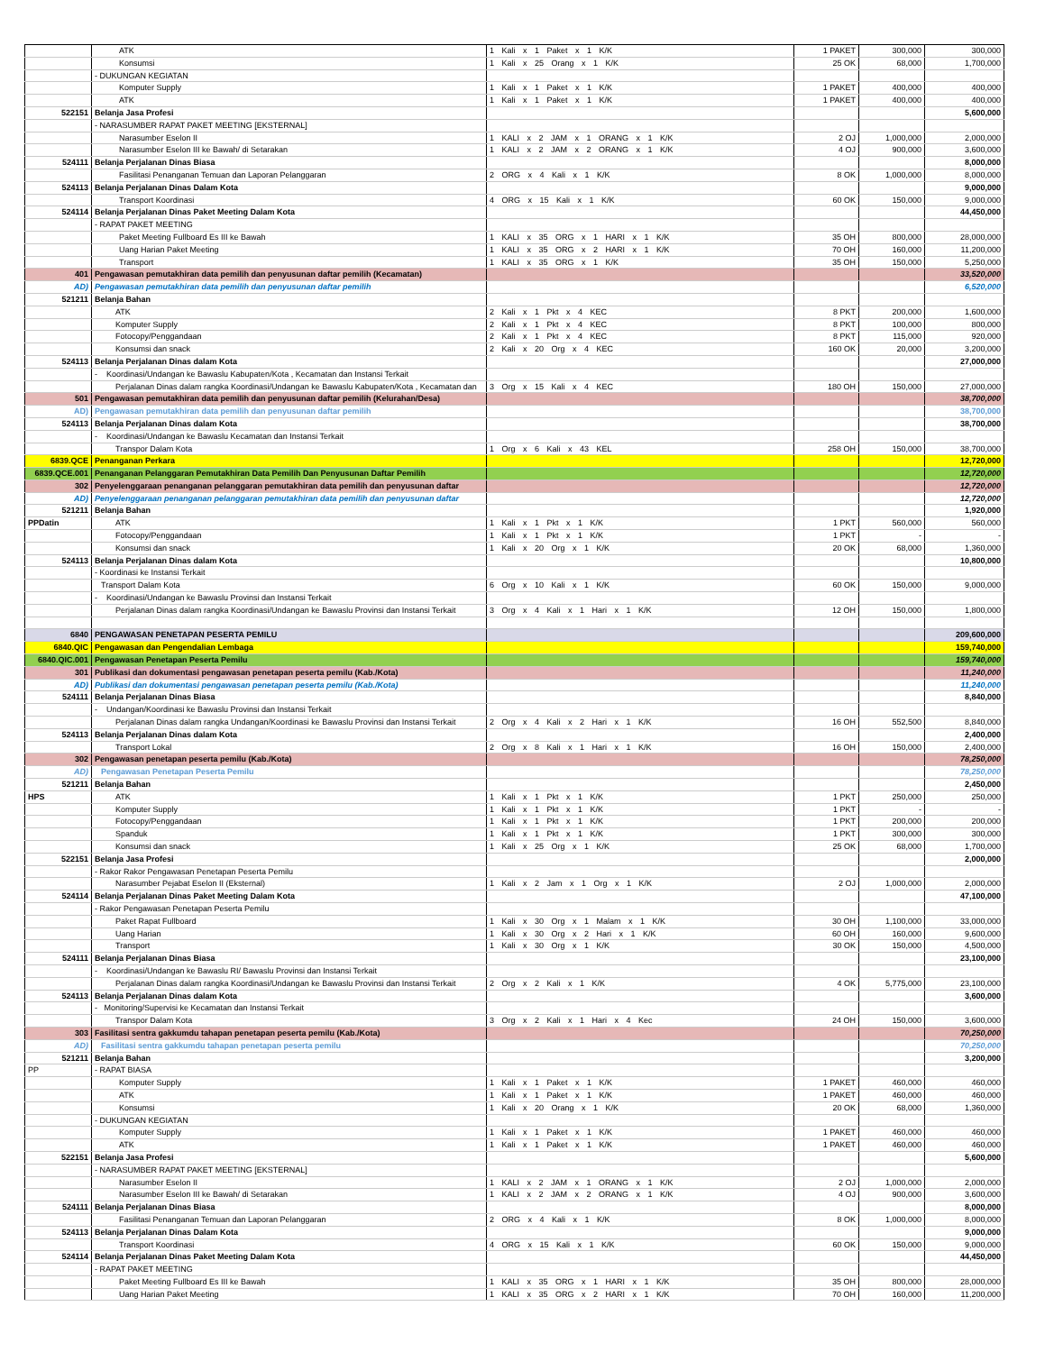| | ATK | 1 Kali x 1 Paket x 1 K/K | 1 PAKET | 300,000 | 300,000 |
| | Konsumsi | 1 Kali x 25 Orang x 1 K/K | 25 OK | 68,000 | 1,700,000 |
| | - DUKUNGAN KEGIATAN | | | | |
| | Komputer Supply | 1 Kali x 1 Paket x 1 K/K | 1 PAKET | 400,000 | 400,000 |
| | ATK | 1 Kali x 1 Paket x 1 K/K | 1 PAKET | 400,000 | 400,000 |
| 522151 | Belanja Jasa Profesi | | | | 5,600,000 |
| | - NARASUMBER RAPAT PAKET MEETING [EKSTERNAL] | | | | |
| | Narasumber Eselon II | 1 KALI x 2 JAM x 1 ORANG x 1 K/K | 2 OJ | 1,000,000 | 2,000,000 |
| | Narasumber Eselon III ke Bawah/ di Setarakan | 1 KALI x 2 JAM x 2 ORANG x 1 K/K | 4 OJ | 900,000 | 3,600,000 |
| 524111 | Belanja Perjalanan Dinas Biasa | | | | 8,000,000 |
| | Fasilitasi Penanganan Temuan dan Laporan Pelanggaran | 2 ORG x 4 Kali x 1 K/K | 8 OK | 1,000,000 | 8,000,000 |
| 524113 | Belanja Perjalanan Dinas Dalam Kota | | | | 9,000,000 |
| | Transport Koordinasi | 4 ORG x 15 Kali x 1 K/K | 60 OK | 150,000 | 9,000,000 |
| 524114 | Belanja Perjalanan Dinas Paket Meeting Dalam Kota | | | | 44,450,000 |
| | - RAPAT PAKET MEETING | | | | |
| | Paket Meeting Fullboard Es III ke Bawah | 1 KALI x 35 ORG x 1 HARI x 1 K/K | 35 OH | 800,000 | 28,000,000 |
| | Uang Harian Paket Meeting | 1 KALI x 35 ORG x 2 HARI x 1 K/K | 70 OH | 160,000 | 11,200,000 |
| | Transport | 1 KALI x 35 ORG x 1 K/K | 35 OH | 150,000 | 5,250,000 |
| 401 | Pengawasan pemutakhiran data pemilih dan penyusunan daftar pemilih (Kecamatan) | | | | 33,520,000 |
| AD) | Pengawasan pemutakhiran data pemilih dan penyusunan daftar pemilih | | | | 6,520,000 |
| 521211 | Belanja Bahan | | | | |
| | ATK | 2 Kali x 1 Pkt x 4 KEC | 8 PKT | 200,000 | 1,600,000 |
| | Komputer Supply | 2 Kali x 1 Pkt x 4 KEC | 8 PKT | 100,000 | 800,000 |
| | Fotocopy/Penggandaan | 2 Kali x 1 Pkt x 4 KEC | 8 PKT | 115,000 | 920,000 |
| | Konsumsi dan snack | 2 Kali x 20 Org x 4 KEC | 160 OK | 20,000 | 3,200,000 |
| 524113 | Belanja Perjalanan Dinas dalam Kota | | | | 27,000,000 |
| | - Koordinasi/Undangan ke Bawaslu Kabupaten/Kota , Kecamatan dan Instansi Terkait | | | | |
| | Perjalanan Dinas dalam rangka Koordinasi/Undangan ke Bawaslu Kabupaten/Kota , Kecamatan dan | 3 Org x 15 Kali x 4 KEC | 180 OH | 150,000 | 27,000,000 |
| 501 | Pengawasan pemutakhiran data pemilih dan penyusunan daftar pemilih (Kelurahan/Desa) | | | | 38,700,000 |
| AD) | Pengawasan pemutakhiran data pemilih dan penyusunan daftar pemilih | | | | 38,700,000 |
| 524113 | Belanja Perjalanan Dinas dalam Kota | | | | 38,700,000 |
| | - Koordinasi/Undangan ke Bawaslu Kecamatan dan Instansi Terkait | | | | |
| | Transpor Dalam Kota | 1 Org x 6 Kali x 43 KEL | 258 OH | 150,000 | 38,700,000 |
| 6839.QCE | Penanganan Perkara | | | | 12,720,000 |
| 6839.QCE.001 | Penanganan Pelanggaran Pemutakhiran Data Pemilih Dan Penyusunan Daftar Pemilih | | | | 12,720,000 |
| 302 | Penyelenggaraan penanganan pelanggaran pemutakhiran data pemilih dan penyusunan daftar | | | | 12,720,000 |
| AD) | Penyelenggaraan penanganan pelanggaran pemutakhiran data pemilih dan penyusunan daftar | | | | 12,720,000 |
| 521211 | Belanja Bahan | | | | 1,920,000 |
| PPDatin | ATK | 1 Kali x 1 Pkt x 1 K/K | 1 PKT | 560,000 | 560,000 |
| | Fotocopy/Penggandaan | 1 Kali x 1 Pkt x 1 K/K | 1 PKT | - | - |
| | Konsumsi dan snack | 1 Kali x 20 Org x 1 K/K | 20 OK | 68,000 | 1,360,000 |
| 524113 | Belanja Perjalanan Dinas dalam Kota | | | | 10,800,000 |
| | - Koordinasi ke Instansi Terkait | | | | |
| | Transport Dalam Kota | 6 Org x 10 Kali x 1 K/K | 60 OK | 150,000 | 9,000,000 |
| | - Koordinasi/Undangan ke Bawaslu Provinsi dan Instansi Terkait | | | | |
| | Perjalanan Dinas dalam rangka Koordinasi/Undangan ke Bawaslu Provinsi dan Instansi Terkait | 3 Org x 4 Kali x 1 Hari x 1 K/K | 12 OH | 150,000 | 1,800,000 |
| 6840 | PENGAWASAN PENETAPAN PESERTA PEMILU | | | | 209,600,000 |
| 6840.QIC | Pengawasan dan Pengendalian Lembaga | | | | 159,740,000 |
| 6840.QIC.001 | Pengawasan Penetapan Peserta Pemilu | | | | 159,740,000 |
| 301 | Publikasi dan dokumentasi pengawasan penetapan peserta pemilu (Kab./Kota) | | | | 11,240,000 |
| AD) | Publikasi dan dokumentasi pengawasan penetapan peserta pemilu (Kab./Kota) | | | | 11,240,000 |
| 524111 | Belanja Perjalanan Dinas Biasa | | | | 8,840,000 |
| | - Undangan/Koordinasi ke Bawaslu Provinsi dan Instansi Terkait | | | | |
| | Perjalanan Dinas dalam rangka Undangan/Koordinasi ke Bawaslu Provinsi dan Instansi Terkait | 2 Org x 4 Kali x 2 Hari x 1 K/K | 16 OH | 552,500 | 8,840,000 |
| 524113 | Belanja Perjalanan Dinas dalam Kota | | | | 2,400,000 |
| | Transport Lokal | 2 Org x 8 Kali x 1 Hari x 1 K/K | 16 OH | 150,000 | 2,400,000 |
| 302 | Pengawasan penetapan peserta pemilu (Kab./Kota) | | | | 78,250,000 |
| AD) | Pengawasan Penetapan Peserta Pemilu | | | | 78,250,000 |
| 521211 | Belanja Bahan | | | | 2,450,000 |
| HPS | ATK | 1 Kali x 1 Pkt x 1 K/K | 1 PKT | 250,000 | 250,000 |
| | Komputer Supply | 1 Kali x 1 Pkt x 1 K/K | 1 PKT | - | - |
| | Fotocopy/Penggandaan | 1 Kali x 1 Pkt x 1 K/K | 1 PKT | 200,000 | 200,000 |
| | Spanduk | 1 Kali x 1 Pkt x 1 K/K | 1 PKT | 300,000 | 300,000 |
| | Konsumsi dan snack | 1 Kali x 25 Org x 1 K/K | 25 OK | 68,000 | 1,700,000 |
| 522151 | Belanja Jasa Profesi | | | | 2,000,000 |
| | - Rakor Rakor Pengawasan Penetapan Peserta Pemilu | | | | |
| | Narasumber Pejabat Eselon II (Eksternal) | 1 Kali x 2 Jam x 1 Org x 1 K/K | 2 OJ | 1,000,000 | 2,000,000 |
| 524114 | Belanja Perjalanan Dinas Paket Meeting Dalam Kota | | | | 47,100,000 |
| | - Rakor Pengawasan Penetapan Peserta Pemilu | | | | |
| | Paket Rapat Fullboard | 1 Kali x 30 Org x 1 Malam x 1 K/K | 30 OH | 1,100,000 | 33,000,000 |
| | Uang Harian | 1 Kali x 30 Org x 2 Hari x 1 K/K | 60 OH | 160,000 | 9,600,000 |
| | Transport | 1 Kali x 30 Org x 1 K/K | 30 OK | 150,000 | 4,500,000 |
| 524111 | Belanja Perjalanan Dinas Biasa | | | | 23,100,000 |
| | - Koordinasi/Undangan ke Bawaslu RI/ Bawaslu Provinsi dan Instansi Terkait | | | | |
| | Perjalanan Dinas dalam rangka Koordinasi/Undangan ke Bawaslu Provinsi dan Instansi Terkait | 2 Org x 2 Kali x 1 K/K | 4 OK | 5,775,000 | 23,100,000 |
| 524113 | Belanja Perjalanan Dinas dalam Kota | | | | 3,600,000 |
| | - Monitoring/Supervisi ke Kecamatan dan Instansi Terkait | | | | |
| | Transpor Dalam Kota | 3 Org x 2 Kali x 1 Hari x 4 Kec | 24 OH | 150,000 | 3,600,000 |
| 303 | Fasilitasi sentra gakkumdu tahapan penetapan peserta pemilu (Kab./Kota) | | | | 70,250,000 |
| AD) | Fasilitasi sentra gakkumdu tahapan penetapan peserta pemilu | | | | 70,250,000 |
| 521211 | Belanja Bahan | | | | 3,200,000 |
| PP | - RAPAT BIASA | | | | |
| | Komputer Supply | 1 Kali x 1 Paket x 1 K/K | 1 PAKET | 460,000 | 460,000 |
| | ATK | 1 Kali x 1 Paket x 1 K/K | 1 PAKET | 460,000 | 460,000 |
| | Konsumsi | 1 Kali x 20 Orang x 1 K/K | 20 OK | 68,000 | 1,360,000 |
| | - DUKUNGAN KEGIATAN | | | | |
| | Komputer Supply | 1 Kali x 1 Paket x 1 K/K | 1 PAKET | 460,000 | 460,000 |
| | ATK | 1 Kali x 1 Paket x 1 K/K | 1 PAKET | 460,000 | 460,000 |
| 522151 | Belanja Jasa Profesi | | | | 5,600,000 |
| | - NARASUMBER RAPAT PAKET MEETING [EKSTERNAL] | | | | |
| | Narasumber Eselon II | 1 KALI x 2 JAM x 1 ORANG x 1 K/K | 2 OJ | 1,000,000 | 2,000,000 |
| | Narasumber Eselon III ke Bawah/ di Setarakan | 1 KALI x 2 JAM x 2 ORANG x 1 K/K | 4 OJ | 900,000 | 3,600,000 |
| 524111 | Belanja Perjalanan Dinas Biasa | | | | 8,000,000 |
| | Fasilitasi Penanganan Temuan dan Laporan Pelanggaran | 2 ORG x 4 Kali x 1 K/K | 8 OK | 1,000,000 | 8,000,000 |
| 524113 | Belanja Perjalanan Dinas Dalam Kota | | | | 9,000,000 |
| | Transport Koordinasi | 4 ORG x 15 Kali x 1 K/K | 60 OK | 150,000 | 9,000,000 |
| 524114 | Belanja Perjalanan Dinas Paket Meeting Dalam Kota | | | | 44,450,000 |
| | - RAPAT PAKET MEETING | | | | |
| | Paket Meeting Fullboard Es III ke Bawah | 1 KALI x 35 ORG x 1 HARI x 1 K/K | 35 OH | 800,000 | 28,000,000 |
| | Uang Harian Paket Meeting | 1 KALI x 35 ORG x 2 HARI x 1 K/K | 70 OH | 160,000 | 11,200,000 |